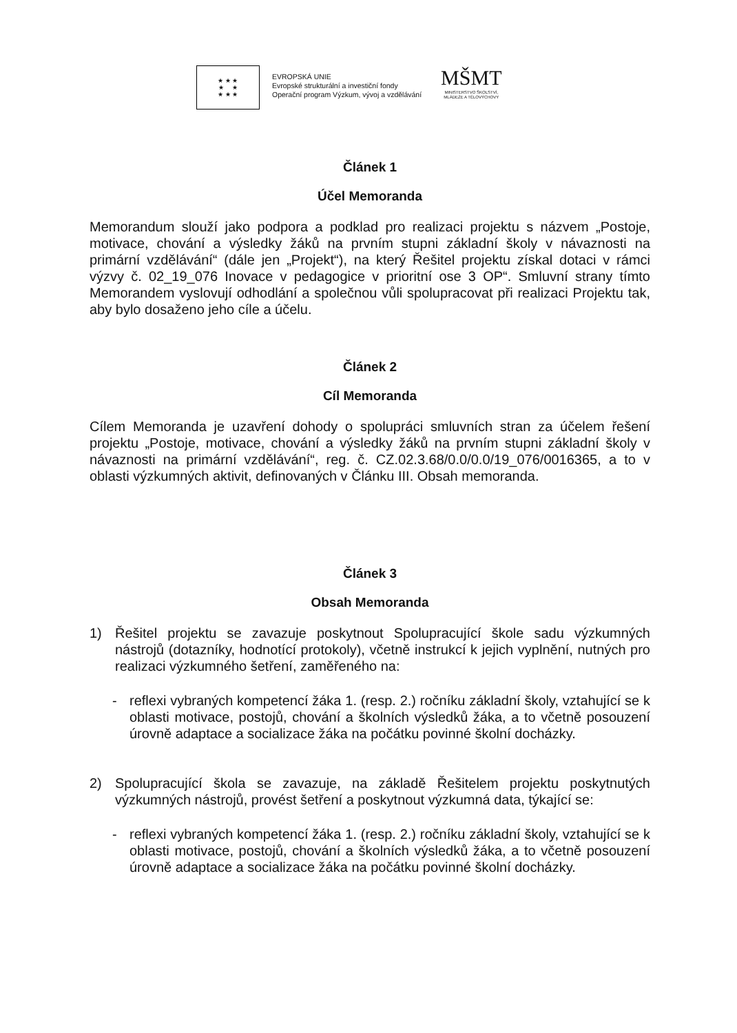★ ★ ★
★ ★
★ ★ ★
EVROPSKÁ UNIE
Evropské strukturální a investiční fondy
Operační program Výzkum, vývoj a vzdělávání
MŠMT
MINISTERSTVO ŠKOLSTVÍ,
MLÁDEŽE A TĚLOVÝCHOVY
Článek 1
Účel Memoranda
Memorandum slouží jako podpora a podklad pro realizaci projektu s názvem „Postoje, motivace, chování a výsledky žáků na prvním stupni základní školy v návaznosti na primární vzdělávání“ (dále jen „Projekt“), na který Řešitel projektu získal dotaci v rámci výzvy č. 02_19_076 Inovace v pedagogice v prioritní ose 3 OP“. Smluvní strany tímto Memorandem vyslovují odhodlání a společnou vůli spolupracovat při realizaci Projektu tak, aby bylo dosaženo jeho cíle a účelu.
Článek 2
Cíl Memoranda
Cílem Memoranda je uzavření dohody o spolupráci smluvních stran za účelem řešení projektu „Postoje, motivace, chování a výsledky žáků na prvním stupni základní školy v návaznosti na primární vzdělávání“, reg. č. CZ.02.3.68/0.0/0.0/19_076/0016365, a to v oblasti výzkumných aktivit, definovaných v Článku III. Obsah memoranda.
Článek 3
Obsah Memoranda
1) Řešitel projektu se zavazuje poskytnout Spolupracující škole sadu výzkumných nástrojů (dotazníky, hodnotící protokoly), včetně instrukcí k jejich vyplnění, nutných pro realizaci výzkumného šetření, zaměřeného na:
- reflexi vybraných kompetencí žáka 1. (resp. 2.) ročníku základní školy, vztahující se k oblasti motivace, postojů, chování a školních výsledků žáka, a to včetně posouzení úrovně adaptace a socializace žáka na počátku povinné školní docházky.
2) Spolupracující škola se zavazuje, na základě Řešitelem projektu poskytnutých výzkumných nástrojů, provést šetření a poskytnout výzkumná data, týkající se:
- reflexi vybraných kompetencí žáka 1. (resp. 2.) ročníku základní školy, vztahující se k oblasti motivace, postojů, chování a školních výsledků žáka, a to včetně posouzení úrovně adaptace a socializace žáka na počátku povinné školní docházky.